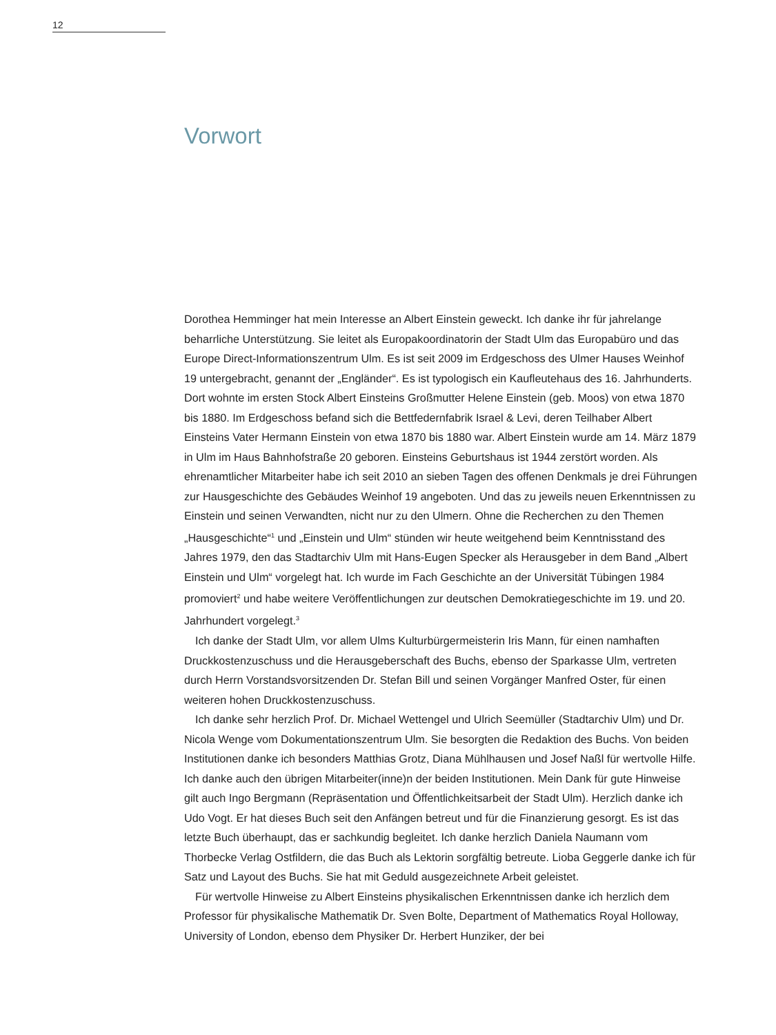12
Vorwort
Dorothea Hemminger hat mein Interesse an Albert Einstein geweckt. Ich danke ihr für jahrelange beharrliche Unterstützung. Sie leitet als Europakoordinatorin der Stadt Ulm das Europabüro und das Europe Direct-Informationszentrum Ulm. Es ist seit 2009 im Erdgeschoss des Ulmer Hauses Weinhof 19 untergebracht, genannt der „Engländer“. Es ist typologisch ein Kaufleutehaus des 16. Jahrhunderts. Dort wohnte im ersten Stock Albert Einsteins Großmutter Helene Einstein (geb. Moos) von etwa 1870 bis 1880. Im Erdgeschoss befand sich die Bettfedernfabrik Israel & Levi, deren Teilhaber Albert Einsteins Vater Hermann Einstein von etwa 1870 bis 1880 war. Albert Einstein wurde am 14. März 1879 in Ulm im Haus Bahnhofstraße 20 geboren. Einsteins Geburtshaus ist 1944 zerstört worden. Als ehrenamtlicher Mitarbeiter habe ich seit 2010 an sieben Tagen des offenen Denkmals je drei Führungen zur Hausgeschichte des Gebäudes Weinhof 19 angeboten. Und das zu jeweils neuen Erkenntnissen zu Einstein und seinen Verwandten, nicht nur zu den Ulmern. Ohne die Recherchen zu den Themen „Hausgeschichte“<sup>1</sup> und „Einstein und Ulm“ stünden wir heute weitgehend beim Kenntnisstand des Jahres 1979, den das Stadtarchiv Ulm mit Hans-Eugen Specker als Herausgeber in dem Band „Albert Einstein und Ulm“ vorgelegt hat. Ich wurde im Fach Geschichte an der Universität Tübingen 1984 promoviert<sup>2</sup> und habe weitere Veröffentlichungen zur deutschen Demokratiegeschichte im 19. und 20. Jahrhundert vorgelegt.<sup>3</sup>
Ich danke der Stadt Ulm, vor allem Ulms Kulturbürgermeisterin Iris Mann, für einen namhaften Druckkostenzuschuss und die Herausgeberschaft des Buchs, ebenso der Sparkasse Ulm, vertreten durch Herrn Vorstandsvorsitzenden Dr. Stefan Bill und seinen Vorgänger Manfred Oster, für einen weiteren hohen Druckkostenzuschuss.
Ich danke sehr herzlich Prof. Dr. Michael Wettengel und Ulrich Seemüller (Stadtarchiv Ulm) und Dr. Nicola Wenge vom Dokumentationszentrum Ulm. Sie besorgten die Redaktion des Buchs. Von beiden Institutionen danke ich besonders Matthias Grotz, Diana Mühlhausen und Josef Naßl für wertvolle Hilfe. Ich danke auch den übrigen Mitarbeiter(inne)n der beiden Institutionen. Mein Dank für gute Hinweise gilt auch Ingo Bergmann (Repräsentation und Öffentlichkeitsarbeit der Stadt Ulm). Herzlich danke ich Udo Vogt. Er hat dieses Buch seit den Anfängen betreut und für die Finanzierung gesorgt. Es ist das letzte Buch überhaupt, das er sachkundig begleitet. Ich danke herzlich Daniela Naumann vom Thorbecke Verlag Ostfildern, die das Buch als Lektorin sorgfältig betreute. Lioba Geggerle danke ich für Satz und Layout des Buchs. Sie hat mit Geduld ausgezeichnete Arbeit geleistet.
Für wertvolle Hinweise zu Albert Einsteins physikalischen Erkenntnissen danke ich herzlich dem Professor für physikalische Mathematik Dr. Sven Bolte, Department of Mathematics Royal Holloway, University of London, ebenso dem Physiker Dr. Herbert Hunziker, der bei